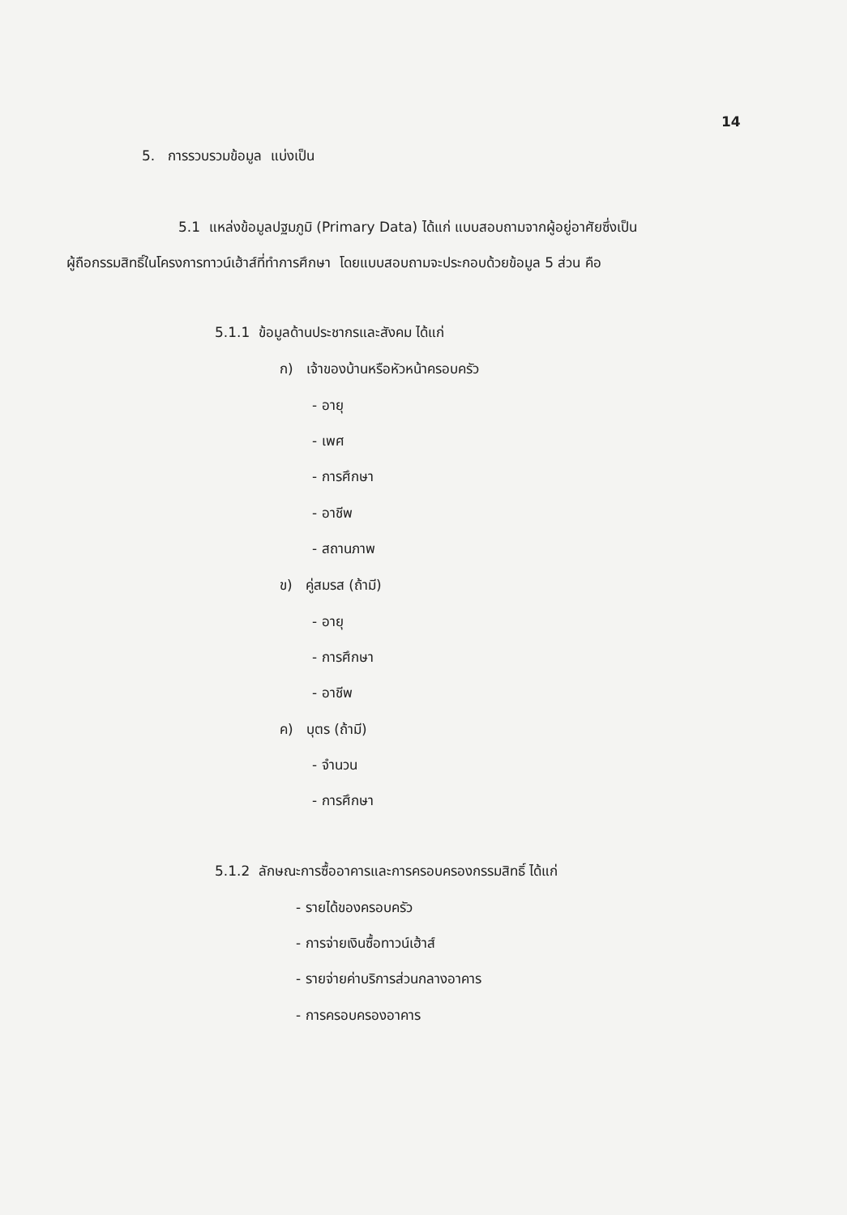14
5. การรวบรวมข้อมูล แบ่งเป็น
5.1 แหล่งข้อมูลปฐมภูมิ (Primary Data) ได้แก่ แบบสอบถามจากผู้อยู่อาศัยซึ่งเป็น
ผู้ถือกรรมสิทธิ์ในโครงการทาวน์เฮ้าส์ที่ทำการศึกษา โดยแบบสอบถามจะประกอบด้วยข้อมูล 5 ส่วน คือ
5.1.1 ข้อมูลด้านประชากรและสังคม ได้แก่
ก) เจ้าของบ้านหรือหัวหน้าครอบครัว
- อายุ
- เพศ
- การศึกษา
- อาชีพ
- สถานภาพ
ข) คู่สมรส (ถ้ามี)
- อายุ
- การศึกษา
- อาชีพ
ค) บุตร (ถ้ามี)
- จำนวน
- การศึกษา
5.1.2 ลักษณะการซื้ออาคารและการครอบครองกรรมสิทธิ์ ได้แก่
- รายได้ของครอบครัว
- การจ่ายเงินซื้อทาวน์เฮ้าส์
- รายจ่ายค่าบริการส่วนกลางอาคาร
- การครอบครองอาคาร